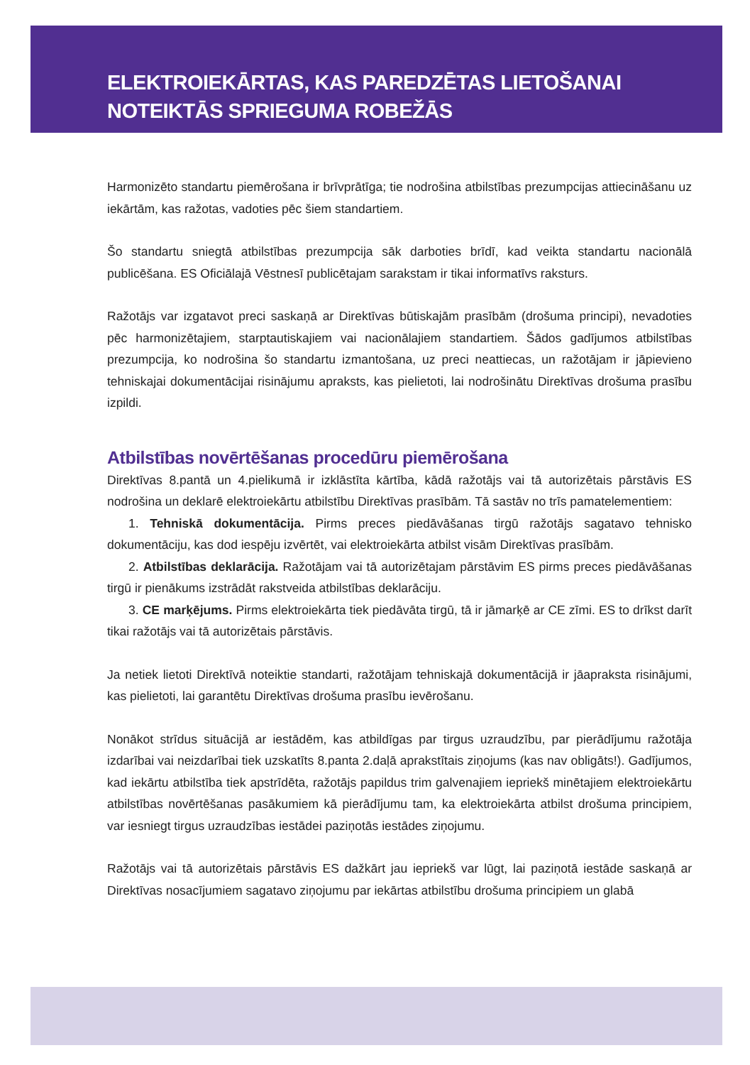ELEKTROIEKĀRTAS, KAS PAREDZĒTAS LIETOŠANAI
NOTEIKTĀS SPRIEGUMA ROBEŽĀS
Harmonizēto standartu piemērošana ir brīvprātīga; tie nodrošina atbilstības prezumpcijas attiecināšanu uz iekārtām, kas ražotas, vadoties pēc šiem standartiem.
Šo standartu sniegtā atbilstības prezumpcija sāk darboties brīdī, kad veikta standartu nacionālā publicēšana. ES Oficiālajā Vēstnesī publicētajam sarakstam ir tikai informatīvs raksturs.
Ražotājs var izgatavot preci saskaņā ar Direktīvas būtiskajām prasībām (drošuma principi), nevadoties pēc harmonizētajiem, starptautiskajiem vai nacionālajiem standartiem. Šādos gadījumos atbilstības prezumpcija, ko nodrošina šo standartu izmantošana, uz preci neattiecas, un ražotājam ir jāpievieno tehniskajai dokumentācijai risinājumu apraksts, kas pielietoti, lai nodrošinātu Direktīvas drošuma prasību izpildi.
Atbilstības novērtēšanas procedūru piemērošana
Direktīvas 8.pantā un 4.pielikumā ir izklāstīta kārtība, kādā ražotājs vai tā autorizētais pārstāvis ES nodrošina un deklarē elektroiekārtu atbilstību Direktīvas prasībām. Tā sastāv no trīs pamatelementiem:
1. Tehniskā dokumentācija. Pirms preces piedāvāšanas tirgū ražotājs sagatavo tehnisko dokumentāciju, kas dod iespēju izvērtēt, vai elektroiekārta atbilst visām Direktīvas prasībām.
2. Atbilstības deklarācija. Ražotājam vai tā autorizētajam pārstāvim ES pirms preces piedāvāšanas tirgū ir pienākums izstrādāt rakstveida atbilstības deklarāciju.
3. CE marķējums. Pirms elektroiekārta tiek piedāvāta tirgū, tā ir jāmarķē ar CE zīmi. ES to drīkst darīt tikai ražotājs vai tā autorizētais pārstāvis.
Ja netiek lietoti Direktīvā noteiktie standarti, ražotājam tehniskajā dokumentācijā ir jāapraksta risinājumi, kas pielietoti, lai garantētu Direktīvas drošuma prasību ievērošanu.
Nonākot strīdus situācijā ar iestādēm, kas atbildīgas par tirgus uzraudzību, par pierādījumu ražotāja izdarībai vai neizdarībai tiek uzskatīts 8.panta 2.daļā aprakstītais ziņojums (kas nav obligāts!). Gadījumos, kad iekārtu atbilstība tiek apstrīdēta, ražotājs papildus trim galvenajiem iepriekš minētajiem elektroiekārtu atbilstības novērtēšanas pasākumiem kā pierādījumu tam, ka elektroiekārta atbilst drošuma principiem, var iesniegt tirgus uzraudzības iestādei paziņotās iestādes ziņojumu.
Ražotājs vai tā autorizētais pārstāvis ES dažkārt jau iepriekš var lūgt, lai paziņotā iestāde saskaņā ar Direktīvas nosacījumiem sagatavo ziņojumu par iekārtas atbilstību drošuma principiem un glabā